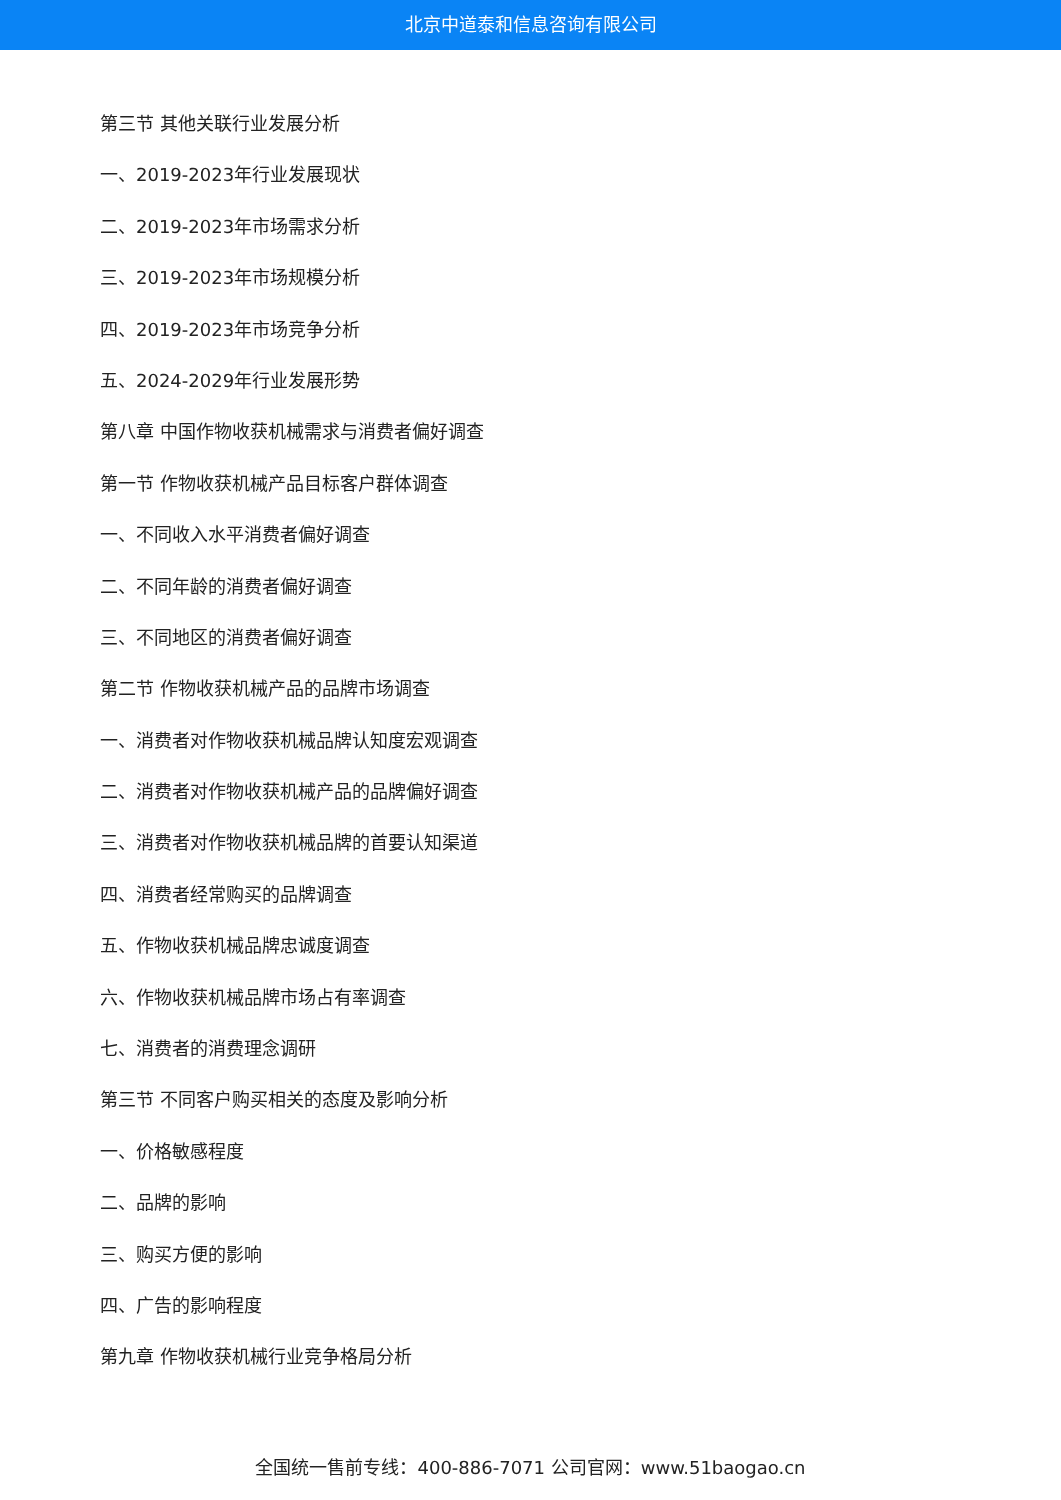北京中道泰和信息咨询有限公司
第三节 其他关联行业发展分析
一、2019-2023年行业发展现状
二、2019-2023年市场需求分析
三、2019-2023年市场规模分析
四、2019-2023年市场竞争分析
五、2024-2029年行业发展形势
第八章 中国作物收获机械需求与消费者偏好调查
第一节 作物收获机械产品目标客户群体调查
一、不同收入水平消费者偏好调查
二、不同年龄的消费者偏好调查
三、不同地区的消费者偏好调查
第二节 作物收获机械产品的品牌市场调查
一、消费者对作物收获机械品牌认知度宏观调查
二、消费者对作物收获机械产品的品牌偏好调查
三、消费者对作物收获机械品牌的首要认知渠道
四、消费者经常购买的品牌调查
五、作物收获机械品牌忠诚度调查
六、作物收获机械品牌市场占有率调查
七、消费者的消费理念调研
第三节 不同客户购买相关的态度及影响分析
一、价格敏感程度
二、品牌的影响
三、购买方便的影响
四、广告的影响程度
第九章 作物收获机械行业竞争格局分析
全国统一售前专线：400-886-7071 公司官网：www.51baogao.cn